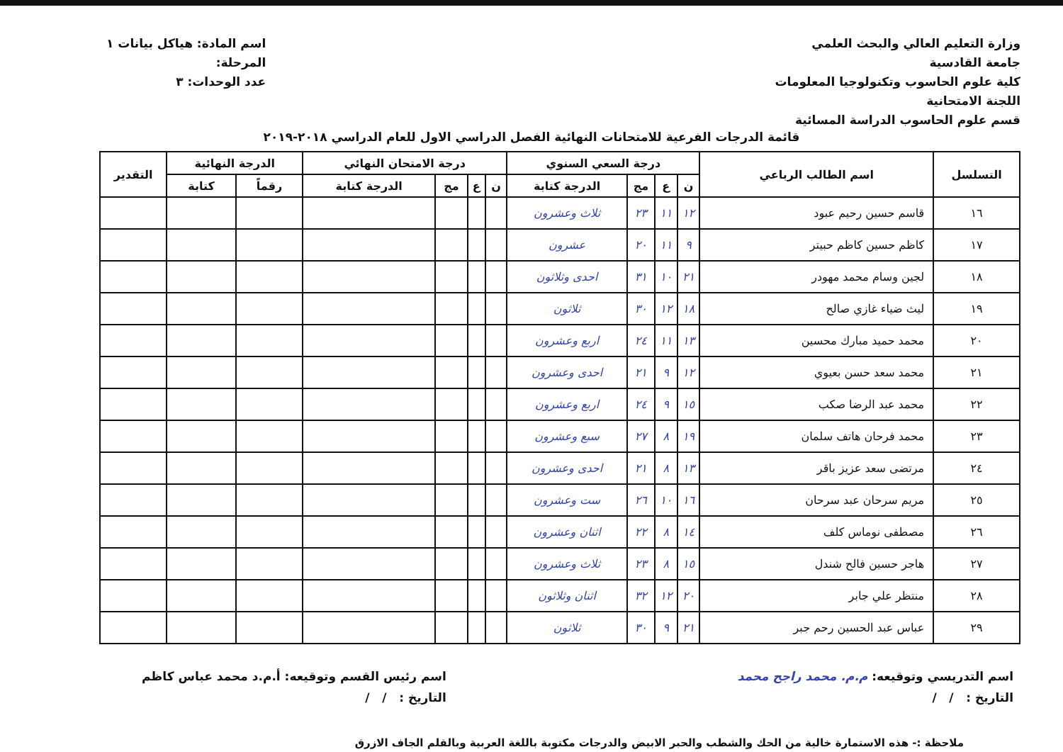وزارة التعليم العالي والبحث العلمي
جامعة القادسية
كلية علوم الحاسوب وتكنولوجيا المعلومات
اللجنة الامتحانية
قسم علوم الحاسوب الدراسة المسائية
اسم المادة: هياكل بيانات ١
المرحلة:
عدد الوحدات: ٣
قائمة الدرجات الفرعية للامتحانات النهائية الفصل الدراسي الاول للعام الدراسي ٢٠١٨-٢٠١٩
| التسلسل | اسم الطالب الرباعي | درجة السعي السنوي | | | | درجة الامتحان النهائي | | | | الدرجة النهائية | | التقدير |
| --- | --- | --- | --- | --- | --- | --- | --- | --- | --- | --- | --- | --- |
| | | ن | ع | مج | الدرجة كتابة | ن | ع | مج | الدرجة كتابة | رقماً | كتابة | |
| ١٦ | قاسم حسين رحيم عبود | ١٢ | ١١ | ٢٣ | ثلاث وعشرون | | | | | | | |
| ١٧ | كاظم حسين كاظم حبيتر | ٩ | ١١ | ٢٠ | عشرون | | | | | | | |
| ١٨ | لجين وسام محمد مهودر | ٢١ | ١٠ | ٣١ | احدى وثلاثون | | | | | | | |
| ١٩ | ليث ضياء غازي صالح | ١٨ | ١٢ | ٣٠ | ثلاثون | | | | | | | |
| ٢٠ | محمد حميد مبارك محسين | ١٣ | ١١ | ٢٤ | اربع وعشرون | | | | | | | |
| ٢١ | محمد سعد حسن بعيوي | ١٢ | ٩ | ٢١ | احدى وعشرون | | | | | | | |
| ٢٢ | محمد عبد الرضا صكب | ١٥ | ٩ | ٢٤ | اربع وعشرون | | | | | | | |
| ٢٣ | محمد فرحان هاتف سلمان | ١٩ | ٨ | ٢٧ | سبع وعشرون | | | | | | | |
| ٢٤ | مرتضى سعد عزيز باقر | ١٣ | ٨ | ٢١ | احدى وعشرون | | | | | | | |
| ٢٥ | مريم سرحان عبد سرحان | ١٦ | ١٠ | ٢٦ | ست وعشرون | | | | | | | |
| ٢٦ | مصطفى نوماس كلف | ١٤ | ٨ | ٢٢ | اثنان وعشرون | | | | | | | |
| ٢٧ | هاجر حسين فالح شندل | ١٥ | ٨ | ٢٣ | ثلاث وعشرون | | | | | | | |
| ٢٨ | منتظر علي جابر | ٢٠ | ١٢ | ٣٢ | اثنان وثلاثون | | | | | | | |
| ٢٩ | عباس عبد الحسين رحم جبر | ٢١ | ٩ | ٣٠ | ثلاثون | | | | | | | |
اسم التدريسي وتوقيعه: م.م. محمد راجح محمد
التاريخ : / /
اسم رئيس القسم وتوقيعه: أ.م.د محمد عباس كاظم
التاريخ : / /
ملاحظة :- هذه الاستمارة خالية من الحك والشطب والحبر الابيض والدرجات مكتوبة باللغة العربية وبالقلم الجاف الازرق